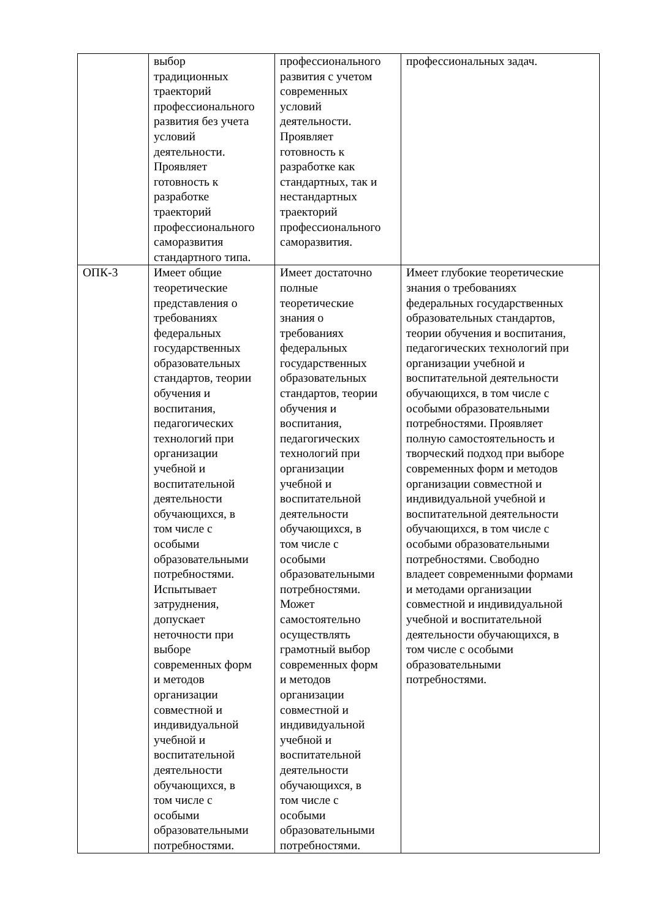| | выбор традиционных траекторий профессионального развития без учета условий деятельности. Проявляет готовность к разработке траекторий профессионального саморазвития стандартного типа. | профессионального развития с учетом современных условий деятельности. Проявляет готовность к разработке как стандартных, так и нестандартных траекторий профессионального саморазвития. | профессиональных задач. |
| ОПК-3 | Имеет общие теоретические представления о требованиях федеральных государственных образовательных стандартов, теории обучения и воспитания, педагогических технологий при организации учебной и воспитательной деятельности обучающихся, в том числе с особыми образовательными потребностями. Испытывает затруднения, допускает неточности при выборе современных форм и методов организации совместной и индивидуальной учебной и воспитательной деятельности обучающихся, в том числе с особыми образовательными потребностями. | Имеет достаточно полные теоретические знания о требованиях федеральных государственных образовательных стандартов, теории обучения и воспитания, педагогических технологий при организации учебной и воспитательной деятельности обучающихся, в том числе с особыми образовательными потребностями. Может самостоятельно осуществлять грамотный выбор современных форм и методов организации совместной и индивидуальной учебной и воспитательной деятельности обучающихся, в том числе с особыми образовательными потребностями. | Имеет глубокие теоретические знания о требованиях федеральных государственных образовательных стандартов, теории обучения и воспитания, педагогических технологий при организации учебной и воспитательной деятельности обучающихся, в том числе с особыми образовательными потребностями. Проявляет полную самостоятельность и творческий подход при выборе современных форм и методов организации совместной и индивидуальной учебной и воспитательной деятельности обучающихся, в том числе с особыми образовательными потребностями. Свободно владеет современными формами и методами организации совместной и индивидуальной учебной и воспитательной деятельности обучающихся, в том числе с особыми образовательными потребностями. |